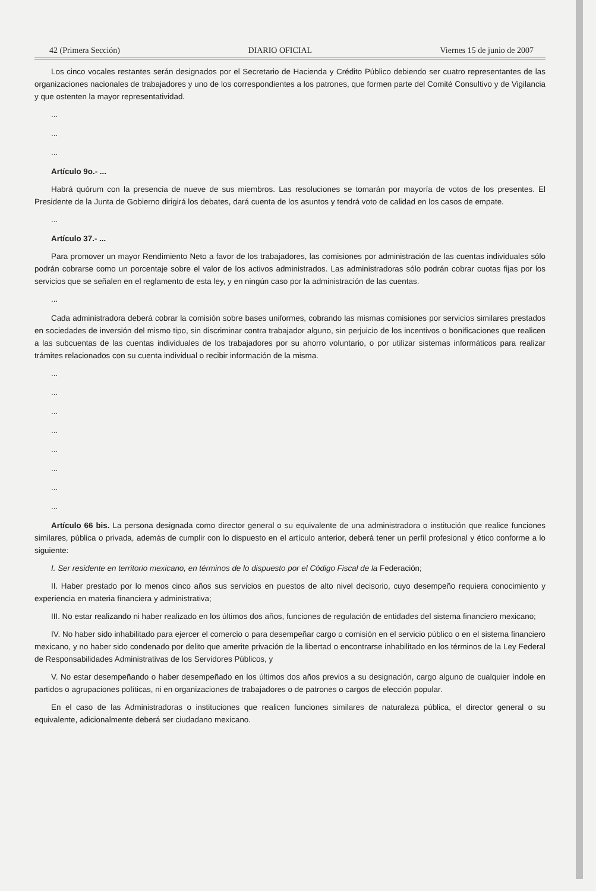42 (Primera Sección) DIARIO OFICIAL Viernes 15 de junio de 2007
Los cinco vocales restantes serán designados por el Secretario de Hacienda y Crédito Público debiendo ser cuatro representantes de las organizaciones nacionales de trabajadores y uno de los correspondientes a los patrones, que formen parte del Comité Consultivo y de Vigilancia y que ostenten la mayor representatividad.
...
...
...
Artículo 9o.- ...
Habrá quórum con la presencia de nueve de sus miembros. Las resoluciones se tomarán por mayoría de votos de los presentes. El Presidente de la Junta de Gobierno dirigirá los debates, dará cuenta de los asuntos y tendrá voto de calidad en los casos de empate.
...
Artículo 37.- ...
Para promover un mayor Rendimiento Neto a favor de los trabajadores, las comisiones por administración de las cuentas individuales sólo podrán cobrarse como un porcentaje sobre el valor de los activos administrados. Las administradoras sólo podrán cobrar cuotas fijas por los servicios que se señalen en el reglamento de esta ley, y en ningún caso por la administración de las cuentas.
...
Cada administradora deberá cobrar la comisión sobre bases uniformes, cobrando las mismas comisiones por servicios similares prestados en sociedades de inversión del mismo tipo, sin discriminar contra trabajador alguno, sin perjuicio de los incentivos o bonificaciones que realicen a las subcuentas de las cuentas individuales de los trabajadores por su ahorro voluntario, o por utilizar sistemas informáticos para realizar trámites relacionados con su cuenta individual o recibir información de la misma.
...
...
...
...
...
...
...
...
Artículo 66 bis. La persona designada como director general o su equivalente de una administradora o institución que realice funciones similares, pública o privada, además de cumplir con lo dispuesto en el artículo anterior, deberá tener un perfil profesional y ético conforme a lo siguiente:
I. Ser residente en territorio mexicano, en términos de lo dispuesto por el Código Fiscal de la Federación;
II. Haber prestado por lo menos cinco años sus servicios en puestos de alto nivel decisorio, cuyo desempeño requiera conocimiento y experiencia en materia financiera y administrativa;
III. No estar realizando ni haber realizado en los últimos dos años, funciones de regulación de entidades del sistema financiero mexicano;
IV. No haber sido inhabilitado para ejercer el comercio o para desempeñar cargo o comisión en el servicio público o en el sistema financiero mexicano, y no haber sido condenado por delito que amerite privación de la libertad o encontrarse inhabilitado en los términos de la Ley Federal de Responsabilidades Administrativas de los Servidores Públicos, y
V. No estar desempeñando o haber desempeñado en los últimos dos años previos a su designación, cargo alguno de cualquier índole en partidos o agrupaciones políticas, ni en organizaciones de trabajadores o de patrones o cargos de elección popular.
En el caso de las Administradoras o instituciones que realicen funciones similares de naturaleza pública, el director general o su equivalente, adicionalmente deberá ser ciudadano mexicano.